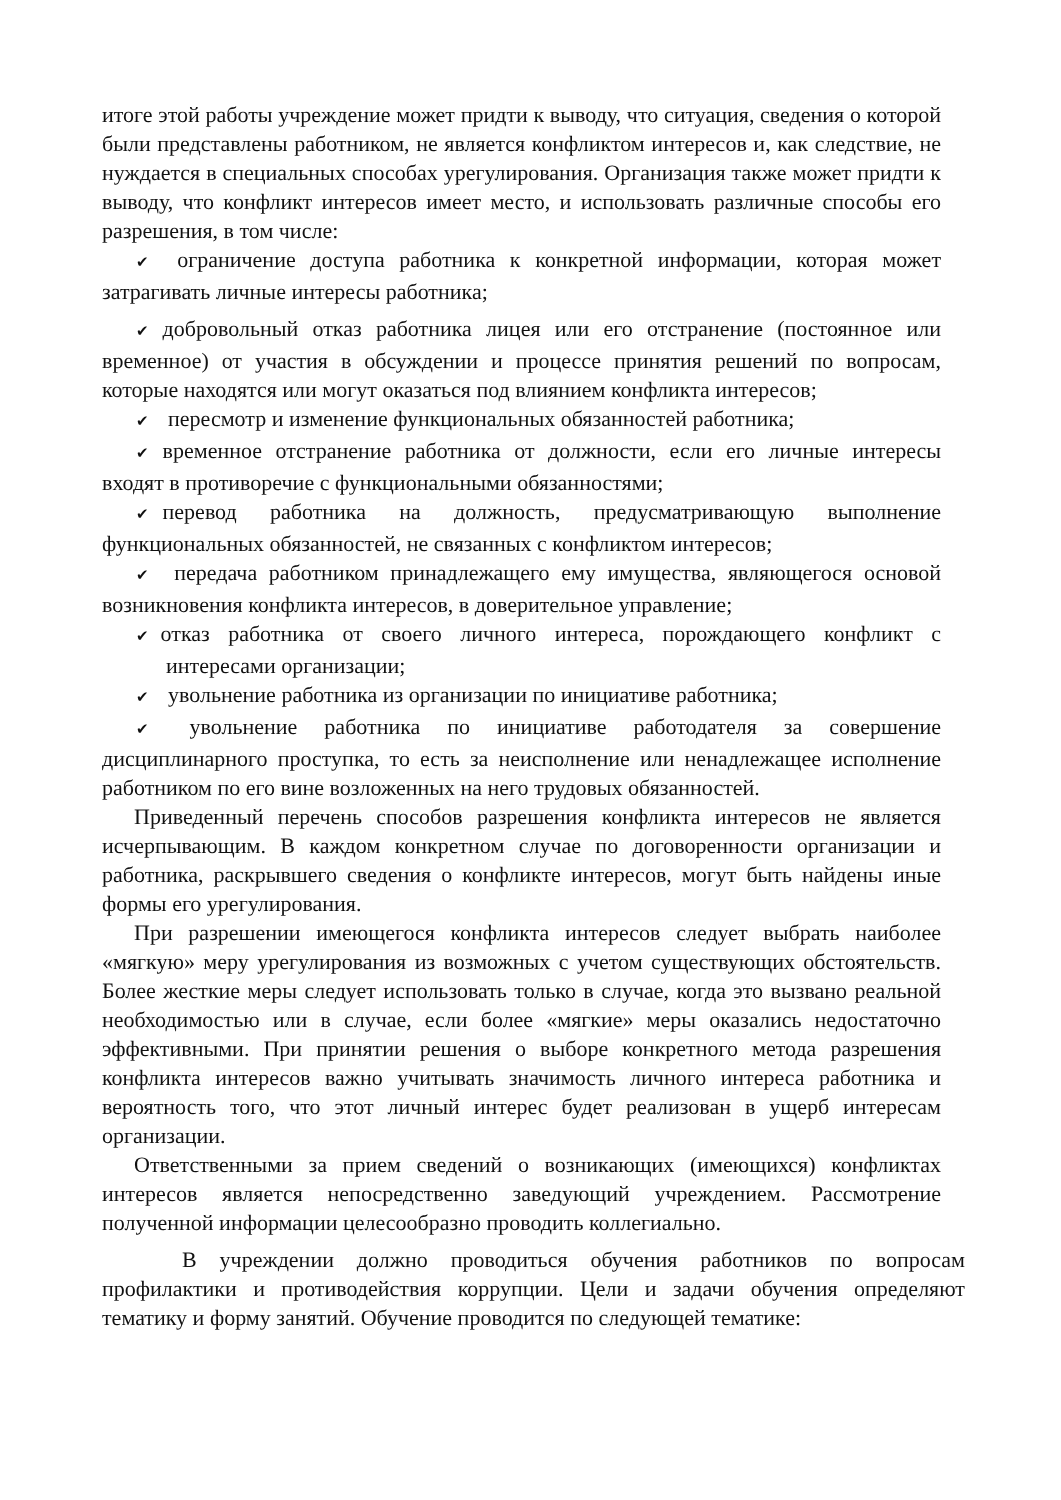итоге этой работы учреждение может придти к выводу, что ситуация, сведения о которой были представлены работником, не является конфликтом интересов и, как следствие, не нуждается в специальных способах урегулирования. Организация также может придти к выводу, что конфликт интересов имеет место, и использовать различные способы его разрешения, в том числе:
✔ ограничение доступа работника к конкретной информации, которая может затрагивать личные интересы работника;
✔ добровольный отказ работника лицея или его отстранение (постоянное или временное) от участия в обсуждении и процессе принятия решений по вопросам, которые находятся или могут оказаться под влиянием конфликта интересов;
✔ пересмотр и изменение функциональных обязанностей работника;
✔ временное отстранение работника от должности, если его личные интересы входят в противоречие с функциональными обязанностями;
✔ перевод работника на должность, предусматривающую выполнение функциональных обязанностей, не связанных с конфликтом интересов;
✔ передача работником принадлежащего ему имущества, являющегося основой возникновения конфликта интересов, в доверительное управление;
✔ отказ работника от своего личного интереса, порождающего конфликт с интересами организации;
✔ увольнение работника из организации по инициативе работника;
✔ увольнение работника по инициативе работодателя за совершение дисциплинарного проступка, то есть за неисполнение или ненадлежащее исполнение работником по его вине возложенных на него трудовых обязанностей.
Приведенный перечень способов разрешения конфликта интересов не является исчерпывающим. В каждом конкретном случае по договоренности организации и работника, раскрывшего сведения о конфликте интересов, могут быть найдены иные формы его урегулирования.
При разрешении имеющегося конфликта интересов следует выбрать наиболее «мягкую» меру урегулирования из возможных с учетом существующих обстоятельств. Более жесткие меры следует использовать только в случае, когда это вызвано реальной необходимостью или в случае, если более «мягкие» меры оказались недостаточно эффективными. При принятии решения о выборе конкретного метода разрешения конфликта интересов важно учитывать значимость личного интереса работника и вероятность того, что этот личный интерес будет реализован в ущерб интересам организации.
Ответственными за прием сведений о возникающих (имеющихся) конфликтах интересов является непосредственно заведующий учреждением. Рассмотрение полученной информации целесообразно проводить коллегиально.
В учреждении должно проводиться обучения работников по вопросам профилактики и противодействия коррупции. Цели и задачи обучения определяют тематику и форму занятий. Обучение проводится по следующей тематике: